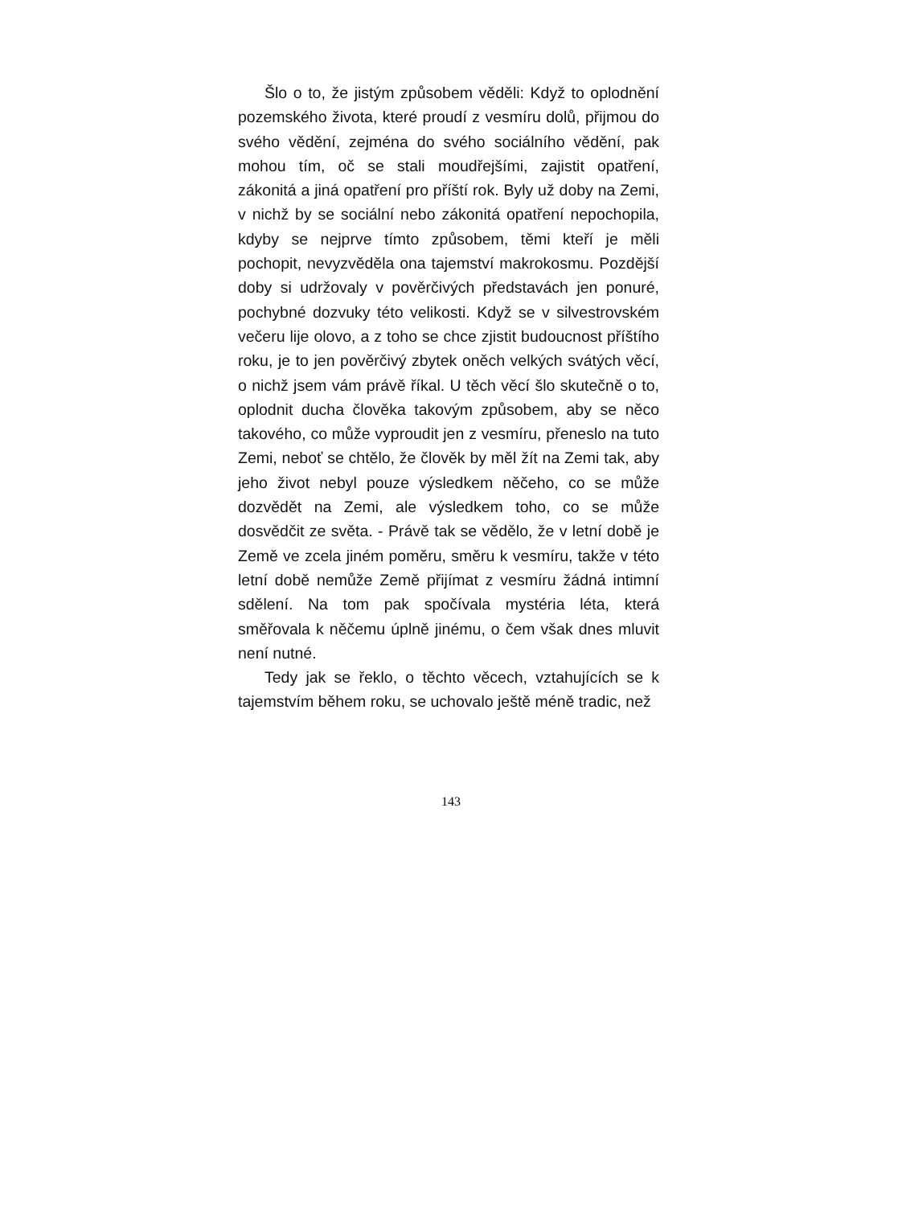Šlo o to, že jistým způsobem věděli: Když to oplodnění pozemského života, které proudí z vesmíru dolů, přijmou do svého vědění, zejména do svého sociálního vědění, pak mohou tím, oč se stali moudřejšími, zajistit opatření, zákonitá a jiná opatření pro příští rok. Byly už doby na Zemi, v nichž by se sociální nebo zákonitá opatření nepochopila, kdyby se nejprve tímto způsobem, těmi kteří je měli pochopit, nevyzvěděla ona tajemství makrokosmu. Pozdější doby si udržovaly v pověrčivých představách jen ponuré, pochybné dozvuky této velikosti. Když se v silvestrovském večeru lije olovo, a z toho se chce zjistit budoucnost příštího roku, je to jen pověrčivý zbytek oněch velkých svátých věcí, o nichž jsem vám právě říkal. U těch věcí šlo skutečně o to, oplodnit ducha člověka takovým způsobem, aby se něco takového, co může vyproudit jen z vesmíru, přeneslo na tuto Zemi, neboť se chtělo, že člověk by měl žít na Zemi tak, aby jeho život nebyl pouze výsledkem něčeho, co se může dozvědět na Zemi, ale výsledkem toho, co se může dosvědčit ze světa. - Právě tak se vědělo, že v letní době je Země ve zcela jiném poměru, směru k vesmíru, takže v této letní době nemůže Země přijímat z vesmíru žádná intimní sdělení. Na tom pak spočívala mystéria léta, která směřovala k něčemu úplně jinému, o čem však dnes mluvit není nutné.
Tedy jak se řeklo, o těchto věcech, vztahujících se k tajemstvím během roku, se uchovalo ještě méně tradic, než
143